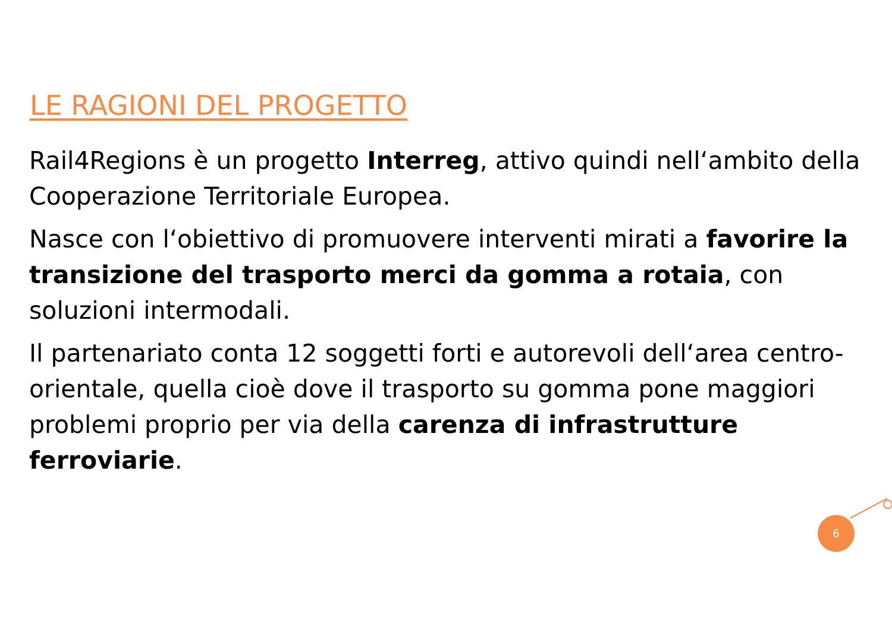LE RAGIONI DEL PROGETTO
Rail4Regions è un progetto Interreg, attivo quindi nell‘ambito della Cooperazione Territoriale Europea.
Nasce con l‘obiettivo di promuovere interventi mirati a favorire la transizione del trasporto merci da gomma a rotaia, con soluzioni intermodali.
Il partenariato conta 12 soggetti forti e autorevoli dell‘area centro-orientale, quella cioè dove il trasporto su gomma pone maggiori problemi proprio per via della carenza di infrastrutture ferroviarie.
6